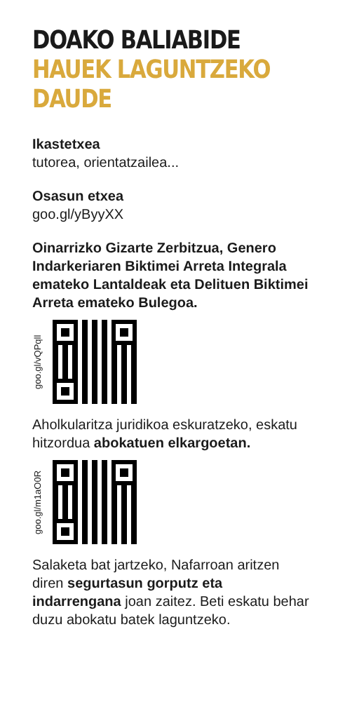DOAKO BALIABIDE HAUEK LAGUNTZEKO DAUDE
Ikastetxea
tutorea, orientatzailea...
Osasun etxea
goo.gl/yByyXX
Oinarrizko Gizarte Zerbitzua, Genero Indarkeriaren Biktimei Arreta Integrala emateko Lantaldeak eta Delituen Biktimei Arreta emateko Bulegoa.
goo.gl/vQPqll
Aholkularitza juridikoa eskuratzeko, eskatu hitzordua abokatuen elkargoetan.
goo.gl/m1aO0R
Salaketa bat jartzeko, Nafarroan aritzen diren segurtasun gorputz eta indarrengana joan zaitez. Beti eskatu behar duzu abokatu batek laguntzeko.